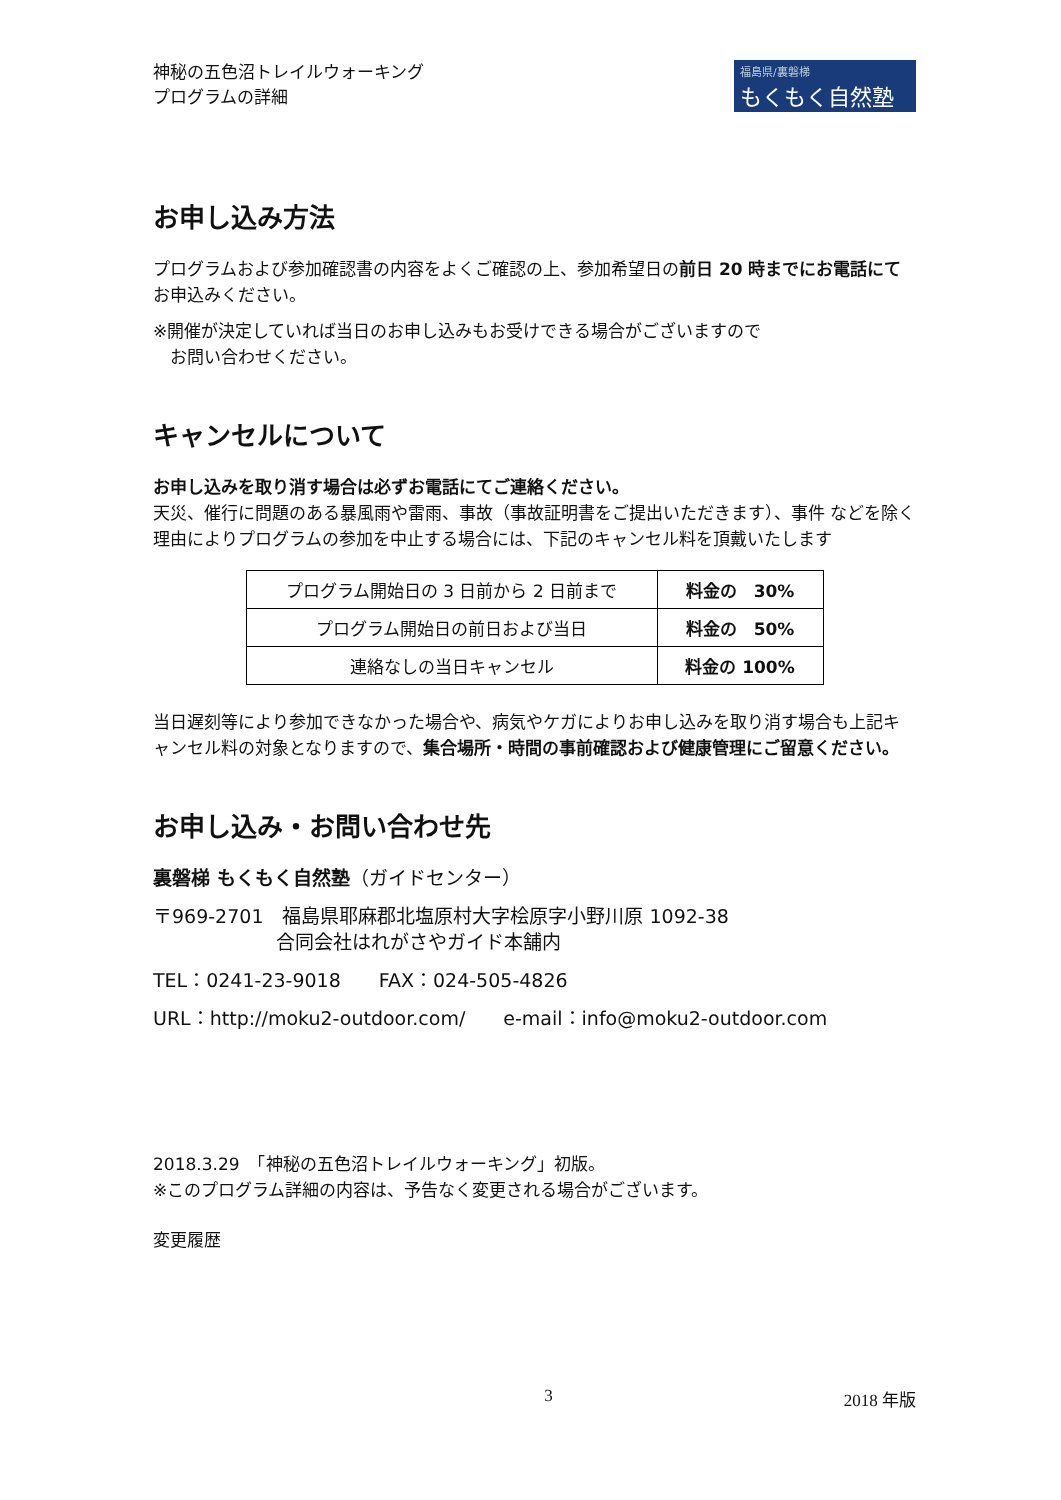神秘の五色沼トレイルウォーキング
プログラムの詳細
福島県/裏磐梯
もくもく自然塾
お申し込み方法
プログラムおよび参加確認書の内容をよくご確認の上、参加希望日の前日 20 時までにお電話にてお申込みください。
※開催が決定していれば当日のお申し込みもお受けできる場合がございますので
　お問い合わせください。
キャンセルについて
お申し込みを取り消す場合は必ずお電話にてご連絡ください。
天災、催行に問題のある暴風雨や雷雨、事故（事故証明書をご提出いただきます）、事件 などを除く理由によりプログラムの参加を中止する場合には、下記のキャンセル料を頂戴いたします
| プログラム開始日の 3 日前から 2 日前まで | 料金の 30% |
| プログラム開始日の前日および当日 | 料金の 50% |
| 連絡なしの当日キャンセル | 料金の 100% |
当日遅刻等により参加できなかった場合や、病気やケガによりお申し込みを取り消す場合も上記キャンセル料の対象となりますので、集合場所・時間の事前確認および健康管理にご留意ください。
お申し込み・お問い合わせ先
裏磐梯 もくもく自然塾（ガイドセンター）
〒969-2701　福島県耶麻郡北塩原村大字桧原字小野川原 1092-38
合同会社はれがさやガイド本舗内
TEL：0241-23-9018　　FAX：024-505-4826
URL：http://moku2-outdoor.com/　　e-mail：info@moku2-outdoor.com
2018.3.29　「神秘の五色沼トレイルウォーキング」初版。
※このプログラム詳細の内容は、予告なく変更される場合がございます。
変更履歴
3 2018 年版